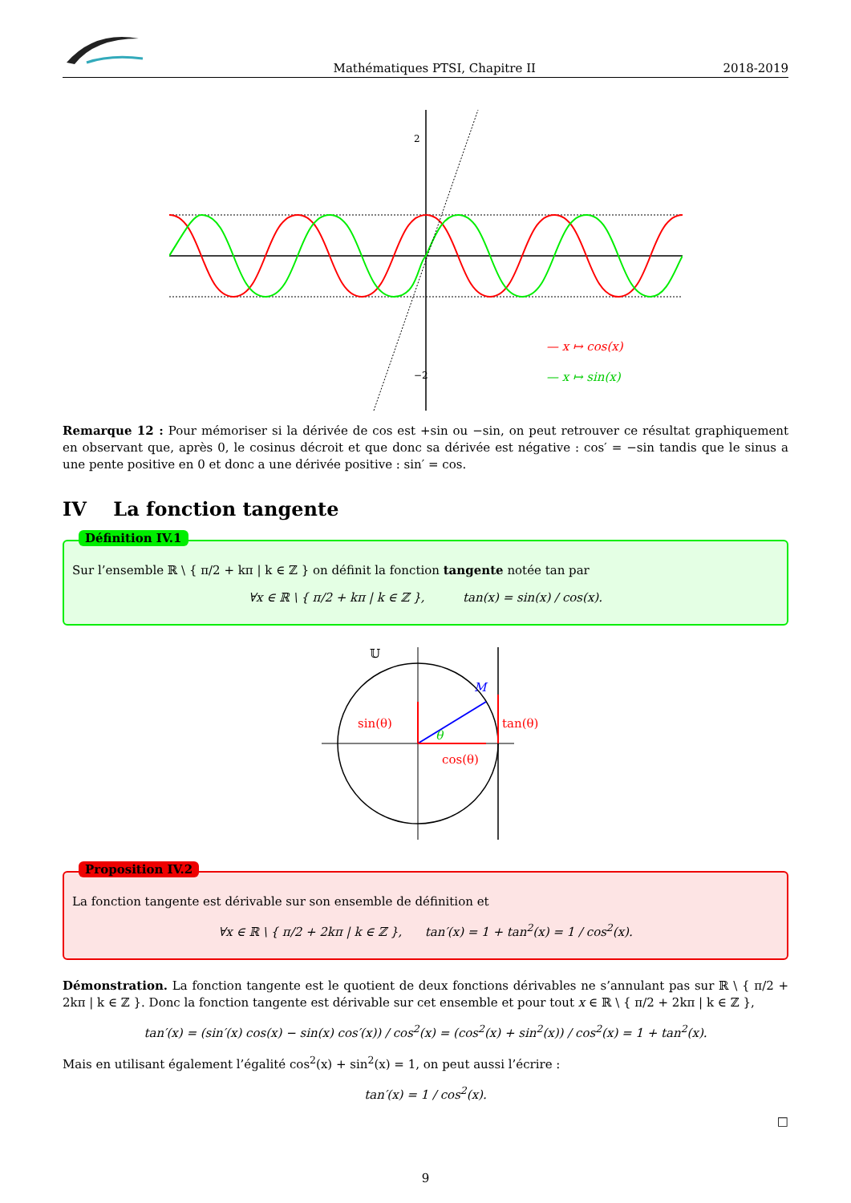Mathématiques PTSI, Chapitre II 2018-2019
2
−2
— x ↦ cos(x)
— x ↦ sin(x)
Remarque 12 : Pour mémoriser si la dérivée de cos est +sin ou −sin, on peut retrouver ce résultat graphiquement en observant que, après 0, le cosinus décroit et que donc sa dérivée est négative : cos′ = −sin tandis que le sinus a une pente positive en 0 et donc a une dérivée positive : sin′ = cos.
IV La fonction tangente
Définition IV.1
Sur l’ensemble ℝ \ { π/2 + kπ | k ∈ ℤ } on définit la fonction tangente notée tan par
∀x ∈ ℝ \ { π/2 + kπ | k ∈ ℤ }, tan(x) = sin(x) / cos(x).
𝕌
M
sin(θ)
tan(θ)
cos(θ)
θ
Proposition IV.2
La fonction tangente est dérivable sur son ensemble de définition et
∀x ∈ ℝ \ { π/2 + 2kπ | k ∈ ℤ }, tan′(x) = 1 + tan<sup>2</sup>(x) = 1 / cos<sup>2</sup>(x).
Démonstration. La fonction tangente est le quotient de deux fonctions dérivables ne s’annulant pas sur ℝ \ { π/2 + 2kπ | k ∈ ℤ }. Donc la fonction tangente est dérivable sur cet ensemble et pour tout x ∈ ℝ \ { π/2 + 2kπ | k ∈ ℤ },
tan′(x) = (sin′(x) cos(x) − sin(x) cos′(x)) / cos<sup>2</sup>(x) = (cos<sup>2</sup>(x) + sin<sup>2</sup>(x)) / cos<sup>2</sup>(x) = 1 + tan<sup>2</sup>(x).
Mais en utilisant également l’égalité cos<sup>2</sup>(x) + sin<sup>2</sup>(x) = 1, on peut aussi l’écrire :
tan′(x) = 1 / cos<sup>2</sup>(x).
□
9